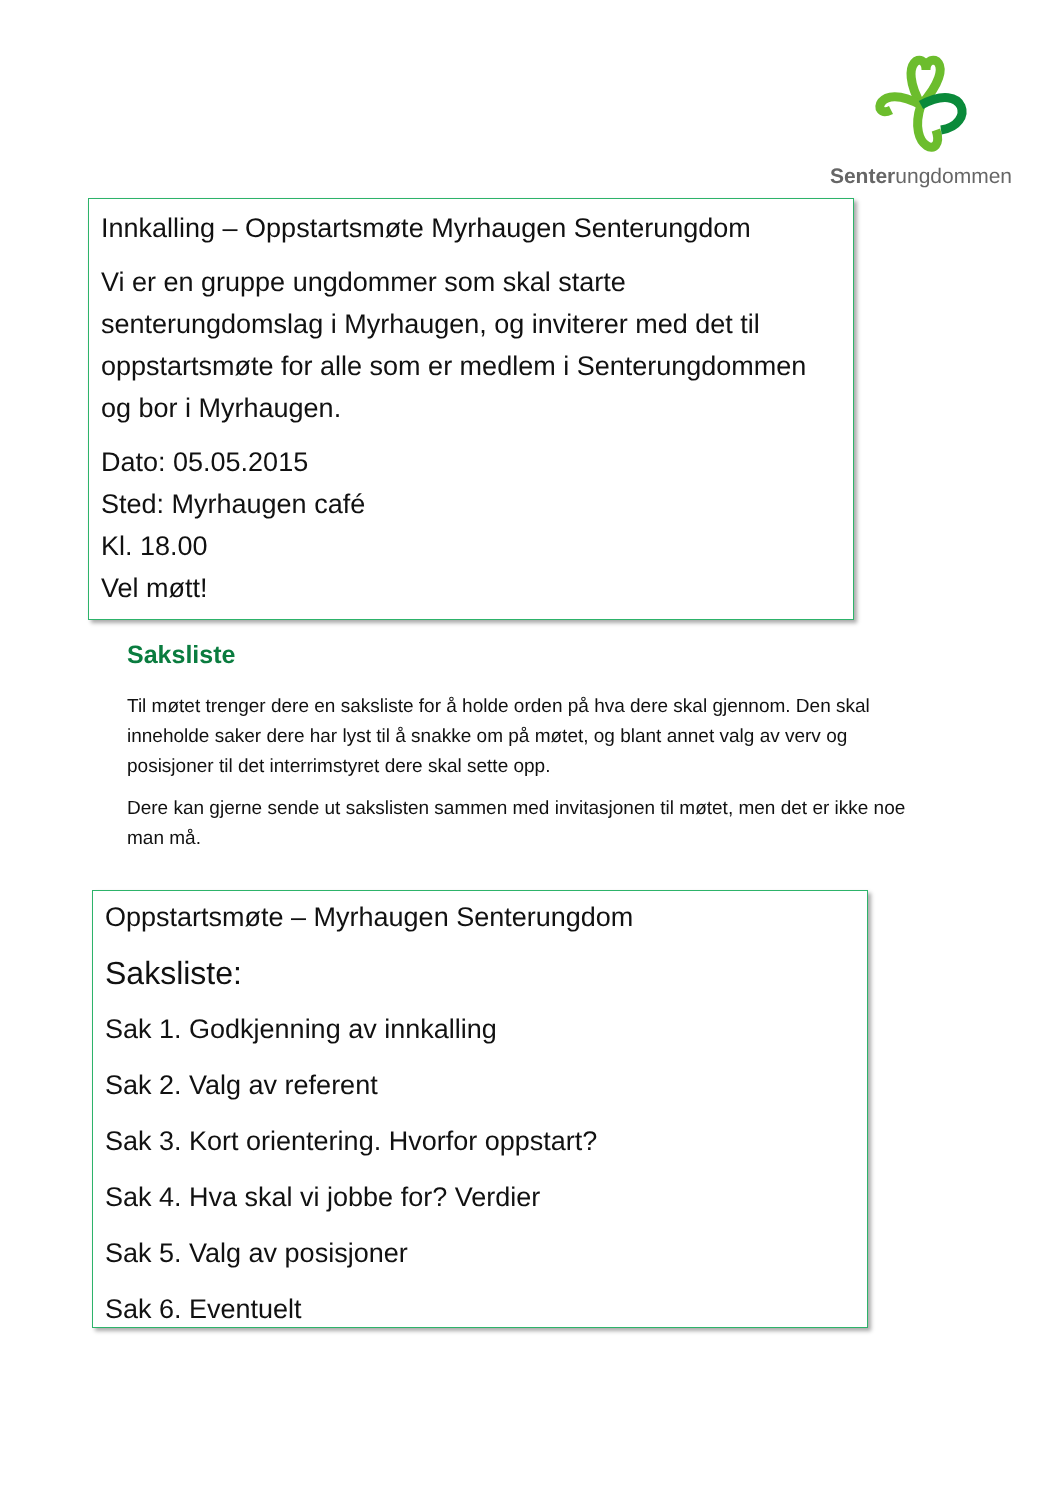Senterungdommen
Innkalling – Oppstartsmøte Myrhaugen Senterungdom
Vi er en gruppe ungdommer som skal starte senterungdomslag i Myrhaugen, og inviterer med det til oppstartsmøte for alle som er medlem i Senterungdommen og bor i Myrhaugen.
Dato: 05.05.2015
Sted: Myrhaugen café
Kl. 18.00
Vel møtt!
Saksliste
Til møtet trenger dere en saksliste for å holde orden på hva dere skal gjennom. Den skal inneholde saker dere har lyst til å snakke om på møtet, og blant annet valg av verv og posisjoner til det interrimstyret dere skal sette opp.
Dere kan gjerne sende ut sakslisten sammen med invitasjonen til møtet, men det er ikke noe man må.
Oppstartsmøte – Myrhaugen Senterungdom
Saksliste:
Sak 1. Godkjenning av innkalling
Sak 2. Valg av referent
Sak 3. Kort orientering. Hvorfor oppstart?
Sak 4. Hva skal vi jobbe for? Verdier
Sak 5. Valg av posisjoner
Sak 6. Eventuelt